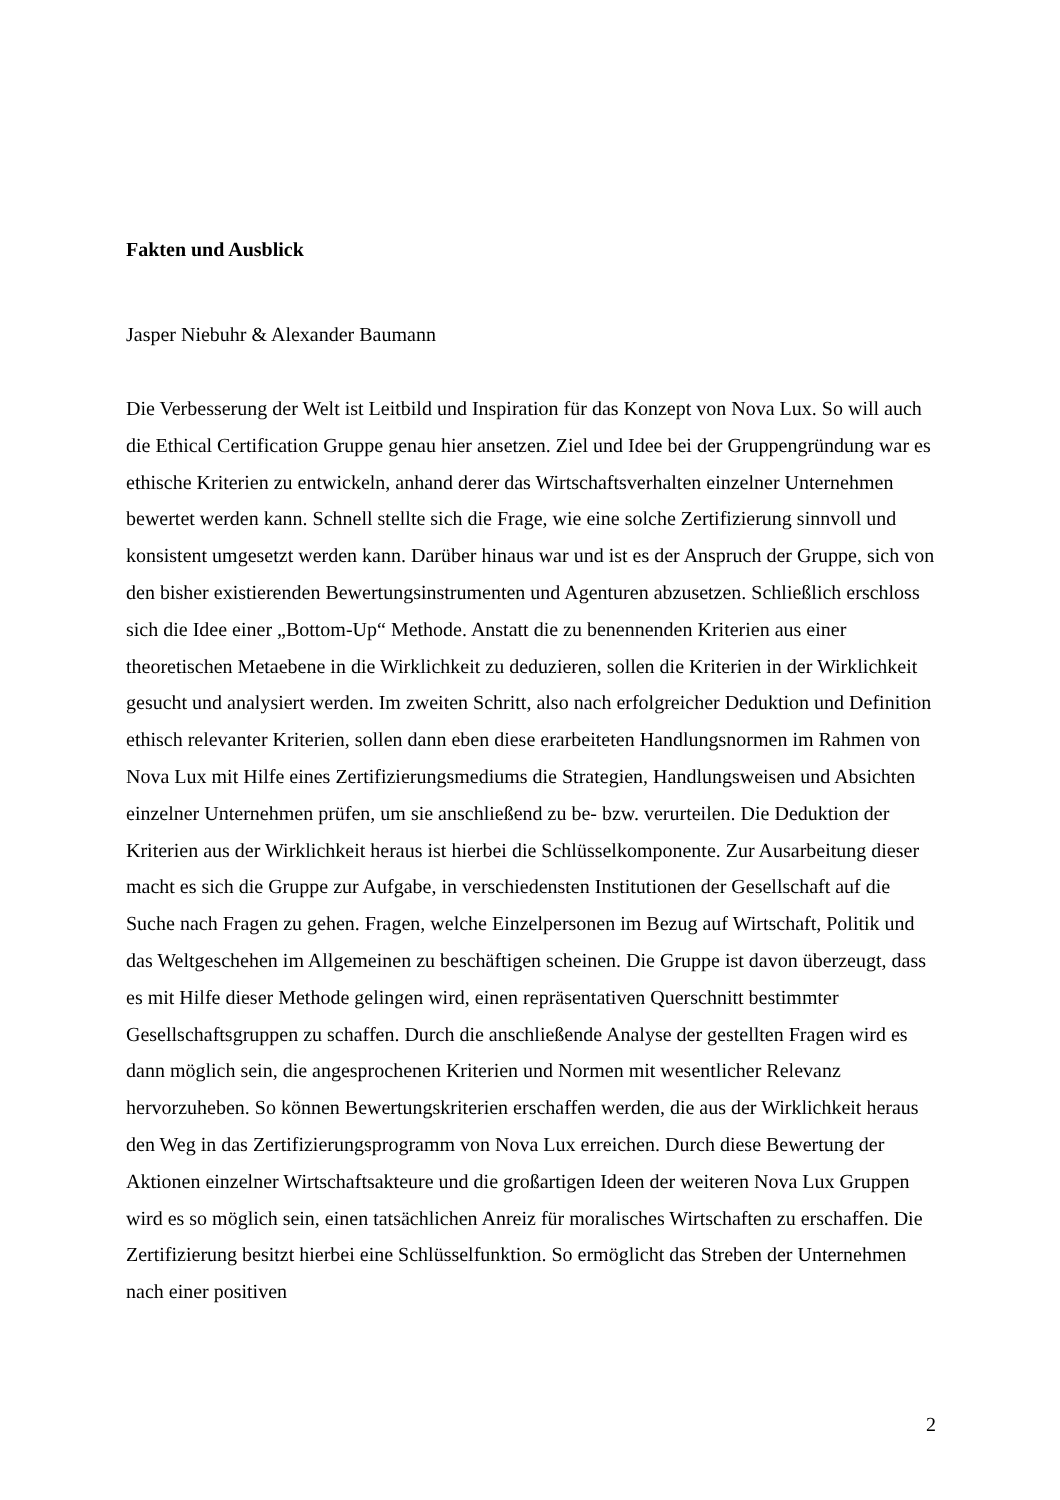Fakten und Ausblick
Jasper Niebuhr & Alexander Baumann
Die Verbesserung der Welt ist Leitbild und Inspiration für das Konzept von Nova Lux. So will auch die Ethical Certification Gruppe genau hier ansetzen. Ziel und Idee bei der Gruppengründung war es ethische Kriterien zu entwickeln, anhand derer das Wirtschaftsverhalten einzelner Unternehmen bewertet werden kann. Schnell stellte sich die Frage, wie eine solche Zertifizierung sinnvoll und konsistent umgesetzt werden kann. Darüber hinaus war und ist es der Anspruch der Gruppe, sich von den bisher existierenden Bewertungsinstrumenten und Agenturen abzusetzen. Schließlich erschloss sich die Idee einer „Bottom-Up“ Methode. Anstatt die zu benennenden Kriterien aus einer theoretischen Metaebene in die Wirklichkeit zu deduzieren, sollen die Kriterien in der Wirklichkeit gesucht und analysiert werden. Im zweiten Schritt, also nach erfolgreicher Deduktion und Definition ethisch relevanter Kriterien, sollen dann eben diese erarbeiteten Handlungsnormen im Rahmen von Nova Lux mit Hilfe eines Zertifizierungsmediums die Strategien, Handlungsweisen und Absichten einzelner Unternehmen prüfen, um sie anschließend zu be- bzw. verurteilen. Die Deduktion der Kriterien aus der Wirklichkeit heraus ist hierbei die Schlüsselkomponente. Zur Ausarbeitung dieser macht es sich die Gruppe zur Aufgabe, in verschiedensten Institutionen der Gesellschaft auf die Suche nach Fragen zu gehen. Fragen, welche Einzelpersonen im Bezug auf Wirtschaft, Politik und das Weltgeschehen im Allgemeinen zu beschäftigen scheinen. Die Gruppe ist davon überzeugt, dass es mit Hilfe dieser Methode gelingen wird, einen repräsentativen Querschnitt bestimmter Gesellschaftsgruppen zu schaffen. Durch die anschließende Analyse der gestellten Fragen wird es dann möglich sein, die angesprochenen Kriterien und Normen mit wesentlicher Relevanz hervorzuheben. So können Bewertungskriterien erschaffen werden, die aus der Wirklichkeit heraus den Weg in das Zertifizierungsprogramm von Nova Lux erreichen. Durch diese Bewertung der Aktionen einzelner Wirtschaftsakteure und die großartigen Ideen der weiteren Nova Lux Gruppen wird es so möglich sein, einen tatsächlichen Anreiz für moralisches Wirtschaften zu erschaffen. Die Zertifizierung besitzt hierbei eine Schlüsselfunktion. So ermöglicht das Streben der Unternehmen nach einer positiven
2